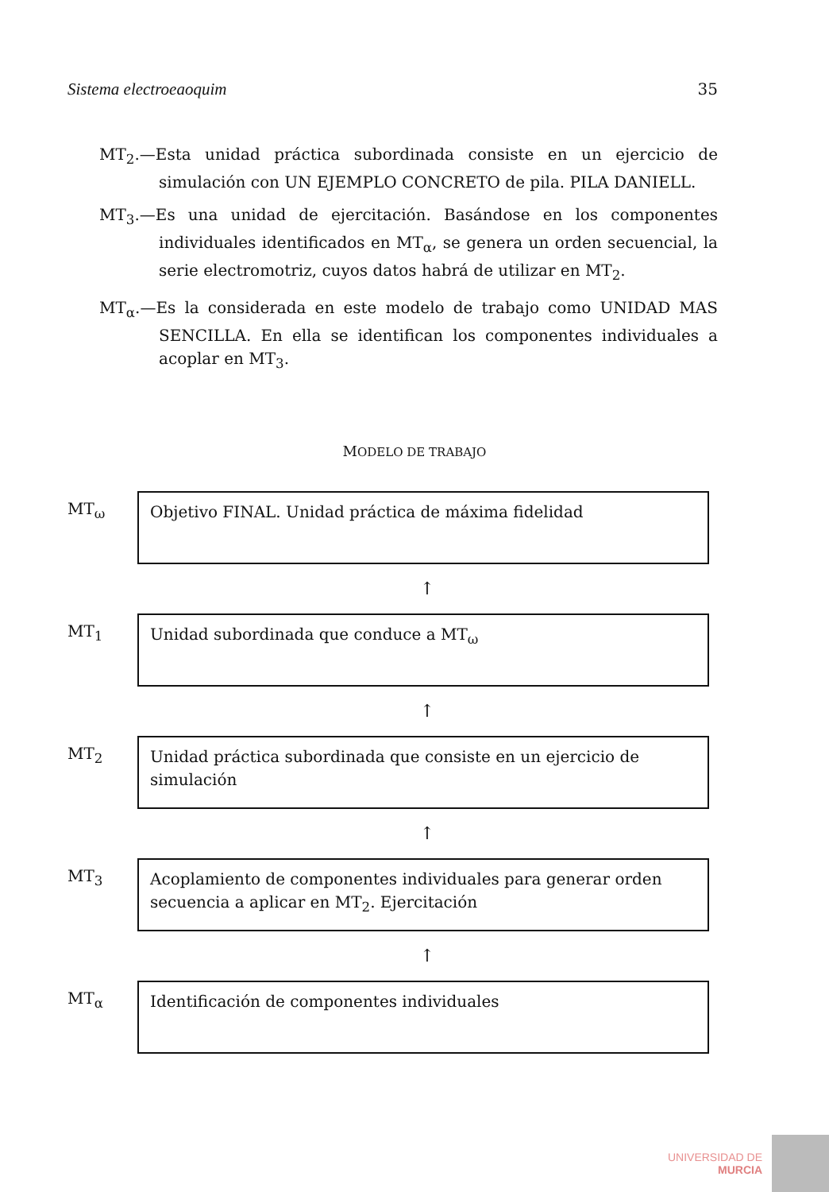Sistema electroeaoquim 35
MT<sub>2</sub>.—Esta unidad práctica subordinada consiste en un ejercicio de simulación con UN EJEMPLO CONCRETO de pila. PILA DANIELL.
MT<sub>3</sub>.—Es una unidad de ejercitación. Basándose en los componentes individuales identificados en MT<sub>α</sub>, se genera un orden secuencial, la serie electromotriz, cuyos datos habrá de utilizar en MT<sub>2</sub>.
MT<sub>α</sub>.—Es la considerada en este modelo de trabajo como UNIDAD MAS SENCILLA. En ella se identifican los componentes individuales a acoplar en MT<sub>3</sub>.
MODELO DE TRABAJO
MT<sub>ω</sub>
Objetivo FINAL. Unidad práctica de máxima fidelidad
↑
MT<sub>1</sub>
Unidad subordinada que conduce a MT<sub>ω</sub>
↑
MT<sub>2</sub>
Unidad práctica subordinada que consiste en un ejercicio de simulación
↑
MT<sub>3</sub>
Acoplamiento de componentes individuales para generar orden secuencia a aplicar en MT<sub>2</sub>. Ejercitación
↑
MT<sub>α</sub>
Identificación de componentes individuales
UNIVERSIDAD DE
MURCIA